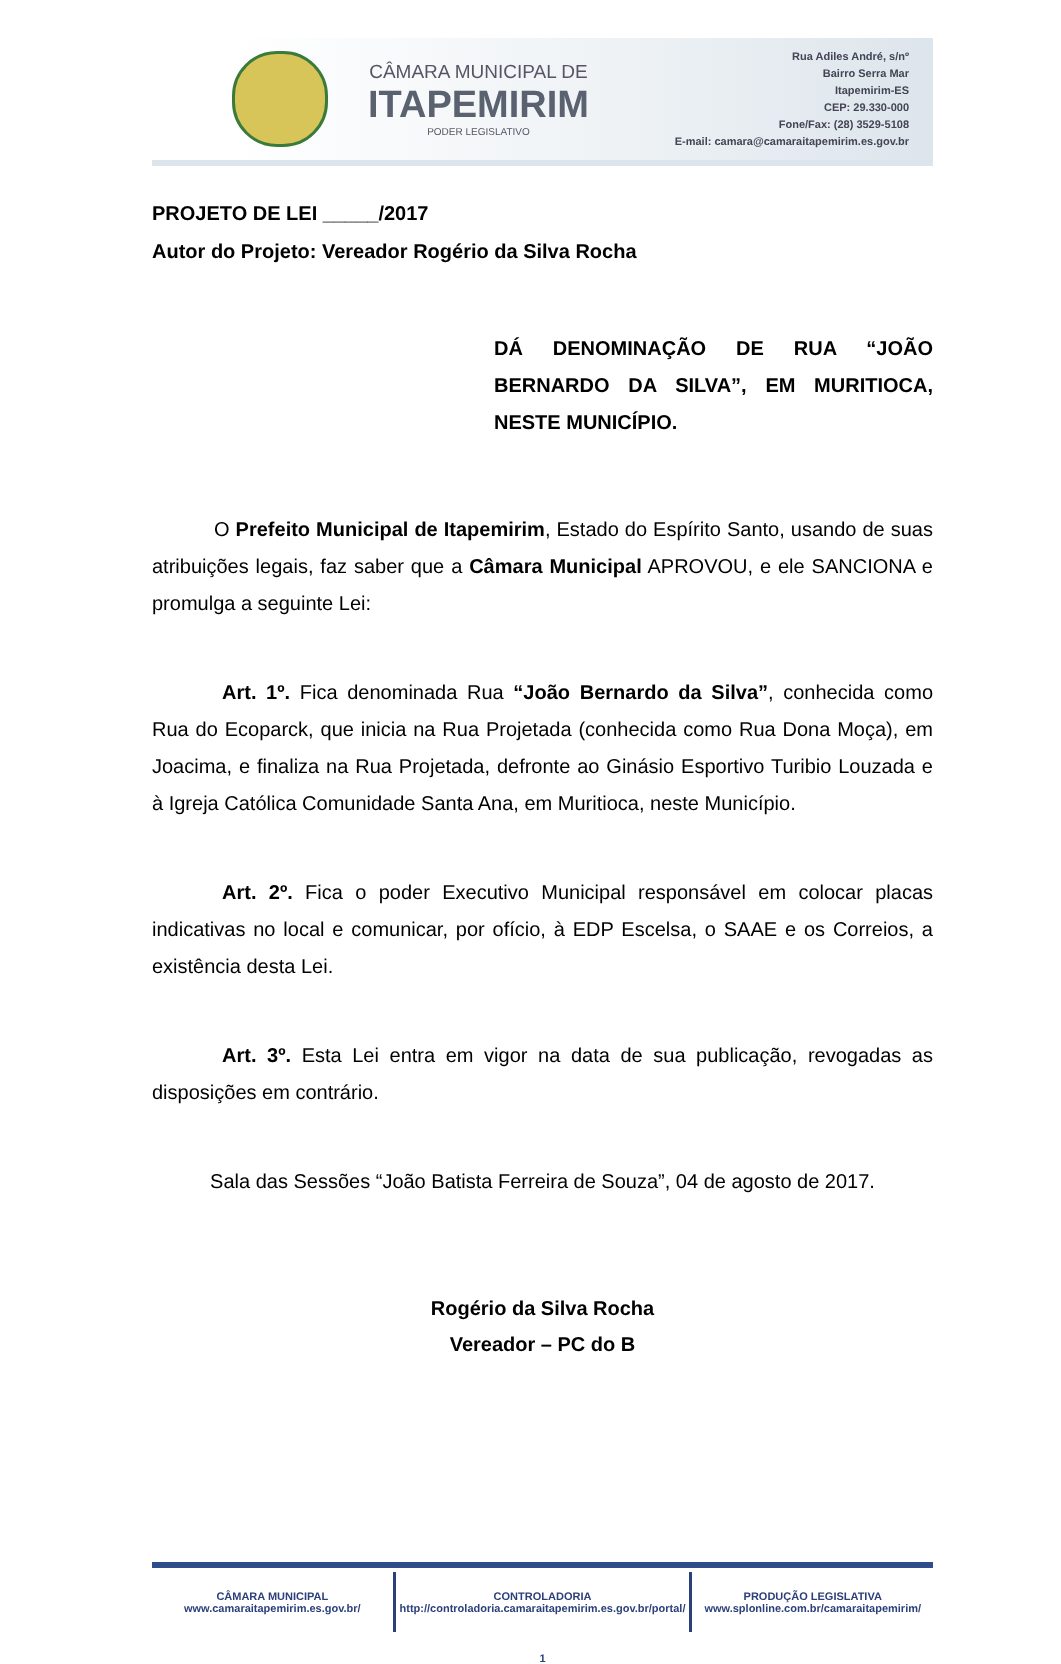CÂMARA MUNICIPAL DE
ITAPEMIRIM
PODER LEGISLATIVO
Rua Adiles André, s/nº
Bairro Serra Mar
Itapemirim-ES
CEP: 29.330-000
Fone/Fax: (28) 3529-5108
E-mail: camara@camaraitapemirim.es.gov.br
PROJETO DE LEI _____/2017
Autor do Projeto: Vereador Rogério da Silva Rocha
DÁ DENOMINAÇÃO DE RUA “JOÃO BERNARDO DA SILVA”, EM MURITIOCA, NESTE MUNICÍPIO.
O Prefeito Municipal de Itapemirim, Estado do Espírito Santo, usando de suas atribuições legais, faz saber que a Câmara Municipal APROVOU, e ele SANCIONA e promulga a seguinte Lei:
Art. 1º. Fica denominada Rua “João Bernardo da Silva”, conhecida como Rua do Ecoparck, que inicia na Rua Projetada (conhecida como Rua Dona Moça), em Joacima, e finaliza na Rua Projetada, defronte ao Ginásio Esportivo Turibio Louzada e à Igreja Católica Comunidade Santa Ana, em Muritioca, neste Município.
Art. 2º. Fica o poder Executivo Municipal responsável em colocar placas indicativas no local e comunicar, por ofício, à EDP Escelsa, o SAAE e os Correios, a existência desta Lei.
Art. 3º. Esta Lei entra em vigor na data de sua publicação, revogadas as disposições em contrário.
Sala das Sessões “João Batista Ferreira de Souza”, 04 de agosto de 2017.
Rogério da Silva Rocha
Vereador – PC do B
CÂMARA MUNICIPAL
www.camaraitapemirim.es.gov.br/
CONTROLADORIA
http://controladoria.camaraitapemirim.es.gov.br/portal/
PRODUÇÃO LEGISLATIVA
www.splonline.com.br/camaraitapemirim/
1